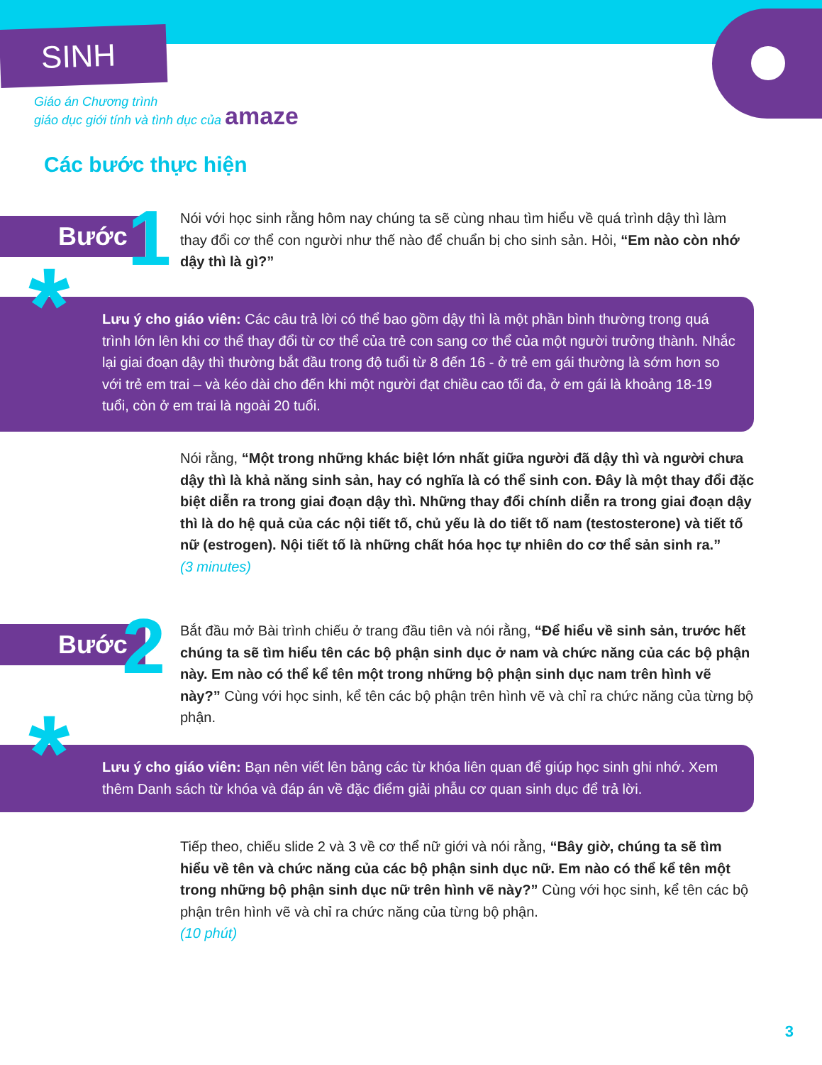SINH SẢN
Giáo án Chương trình
giáo dục giới tính và tình dục của amaze
Các bước thực hiện
Bước 1
Nói với học sinh rằng hôm nay chúng ta sẽ cùng nhau tìm hiểu về quá trình dậy thì làm thay đổi cơ thể con người như thế nào để chuẩn bị cho sinh sản. Hỏi, “Em nào còn nhớ dậy thì là gì?”
Lưu ý cho giáo viên: Các câu trả lời có thể bao gồm dậy thì là một phần bình thường trong quá trình lớn lên khi cơ thể thay đổi từ cơ thể của trẻ con sang cơ thể của một người trưởng thành. Nhắc lại giai đoạn dậy thì thường bắt đầu trong độ tuổi từ 8 đến 16 - ở trẻ em gái thường là sớm hơn so với trẻ em trai – và kéo dài cho đến khi một người đạt chiều cao tối đa, ở em gái là khoảng 18-19 tuổi, còn ở em trai là ngoài 20 tuổi.
*
Nói rằng, “Một trong những khác biệt lớn nhất giữa người đã dậy thì và người chưa dậy thì là khả năng sinh sản, hay có nghĩa là có thể sinh con. Đây là một thay đổi đặc biệt diễn ra trong giai đoạn dậy thì. Những thay đổi chính diễn ra trong giai đoạn dậy thì là do hệ quả của các nội tiết tố, chủ yếu là do tiết tố nam (testosterone) và tiết tố nữ (estrogen). Nội tiết tố là những chất hóa học tự nhiên do cơ thể sản sinh ra.”
(3 minutes)
Bước 2
Bắt đầu mở Bài trình chiếu ở trang đầu tiên và nói rằng, “Để hiểu về sinh sản, trước hết chúng ta sẽ tìm hiểu tên các bộ phận sinh dục ở nam và chức năng của các bộ phận này. Em nào có thể kể tên một trong những bộ phận sinh dục nam trên hình vẽ này?” Cùng với học sinh, kể tên các bộ phận trên hình vẽ và chỉ ra chức năng của từng bộ phận.
Lưu ý cho giáo viên: Bạn nên viết lên bảng các từ khóa liên quan để giúp học sinh ghi nhớ. Xem thêm Danh sách từ khóa và đáp án về đặc điểm giải phẫu cơ quan sinh dục để trả lời.
*
Tiếp theo, chiếu slide 2 và 3 về cơ thể nữ giới và nói rằng, “Bây giờ, chúng ta sẽ tìm hiểu về tên và chức năng của các bộ phận sinh dục nữ. Em nào có thể kể tên một trong những bộ phận sinh dục nữ trên hình vẽ này?” Cùng với học sinh, kể tên các bộ phận trên hình vẽ và chỉ ra chức năng của từng bộ phận.
(10 phút)
3